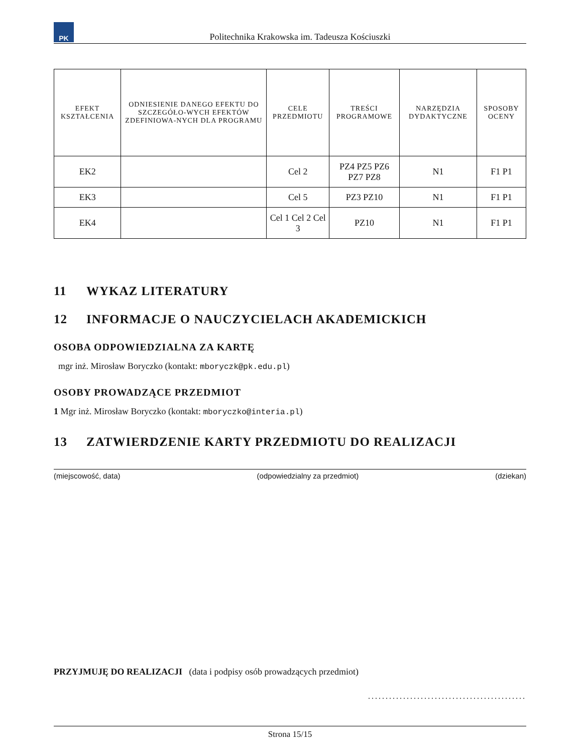PK
Politechnika Krakowska im. Tadeusza Kościuszki
| EFEKT KSZTAŁCENIA | ODNIESIENIE DANEGO EFEKTU DO SZCZEGÓŁO-WYCH EFEKTÓW ZDEFINIOWA-NYCH DLA PROGRAMU | CELE PRZEDMIOTU | TREŚCI PROGRAMOWE | NARZĘDZIA DYDAKTYCZNE | SPOSOBY OCENY |
| --- | --- | --- | --- | --- | --- |
| EK2 | | Cel 2 | PZ4 PZ5 PZ6 PZ7 PZ8 | N1 | F1 P1 |
| EK3 | | Cel 5 | PZ3 PZ10 | N1 | F1 P1 |
| EK4 | | Cel 1 Cel 2 Cel 3 | PZ10 | N1 | F1 P1 |
11 WYKAZ LITERATURY
12 INFORMACJE O NAUCZYCIELACH AKADEMICKICH
OSOBA ODPOWIEDZIALNA ZA KARTĘ
mgr inż. Mirosław Boryczko (kontakt: mboryczk@pk.edu.pl)
OSOBY PROWADZĄCE PRZEDMIOT
1 Mgr inż. Mirosław Boryczko (kontakt: mboryczko@interia.pl)
13 ZATWIERDZENIE KARTY PRZEDMIOTU DO REALIZACJI
(miejscowość, data) (odpowiedzialny za przedmiot) (dziekan)
PRZYJMUJĘ DO REALIZACJI (data i podpisy osób prowadzących przedmiot)
.............................................
Strona 15/15